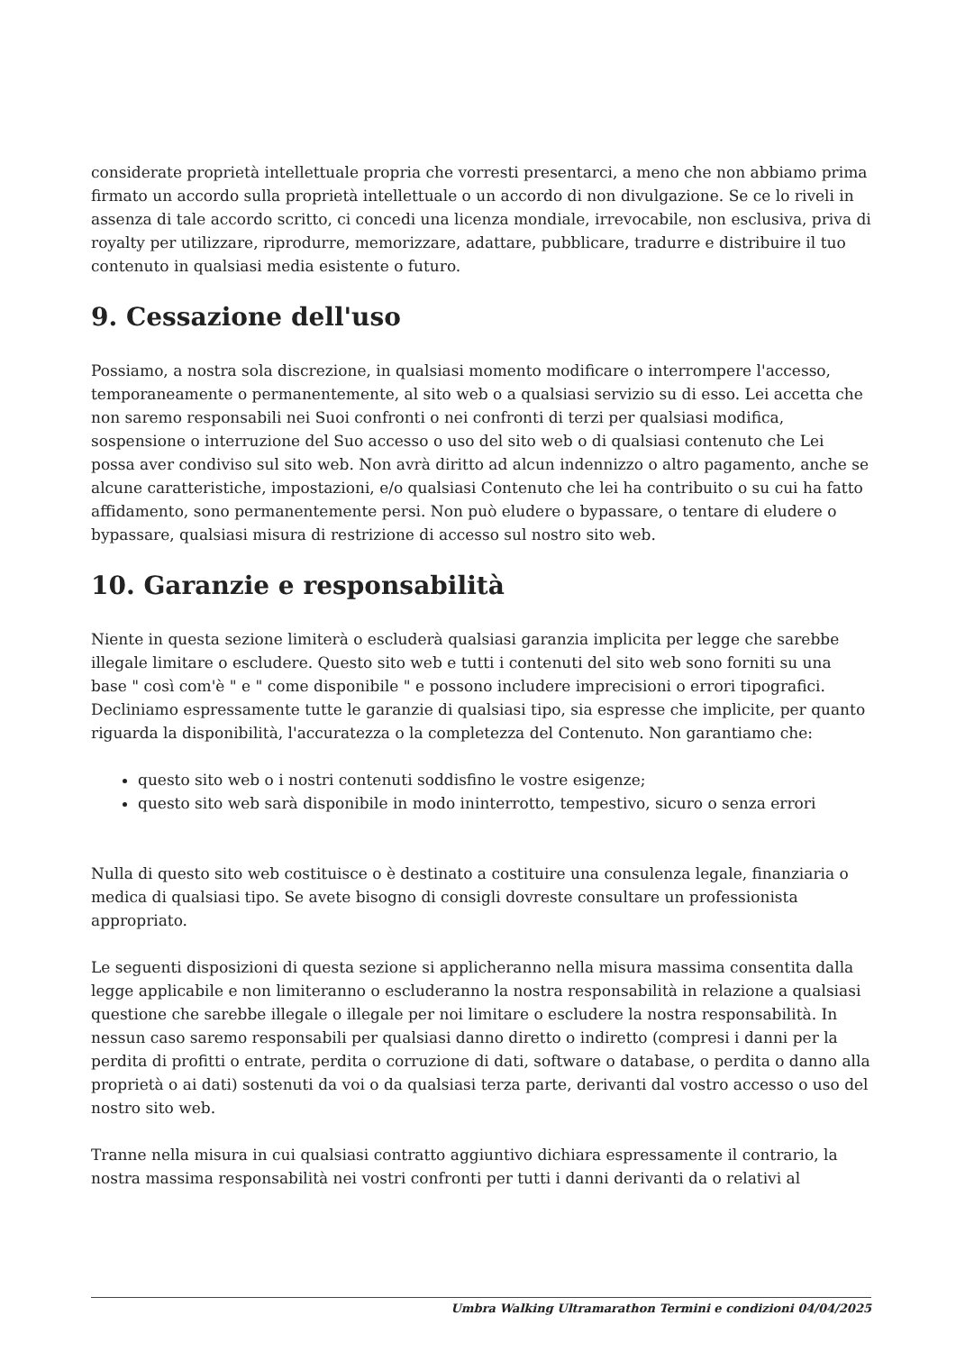considerate proprietà intellettuale propria che vorresti presentarci, a meno che non abbiamo prima firmato un accordo sulla proprietà intellettuale o un accordo di non divulgazione. Se ce lo riveli in assenza di tale accordo scritto, ci concedi una licenza mondiale, irrevocabile, non esclusiva, priva di royalty per utilizzare, riprodurre, memorizzare, adattare, pubblicare, tradurre e distribuire il tuo contenuto in qualsiasi media esistente o futuro.
9. Cessazione dell'uso
Possiamo, a nostra sola discrezione, in qualsiasi momento modificare o interrompere l'accesso, temporaneamente o permanentemente, al sito web o a qualsiasi servizio su di esso. Lei accetta che non saremo responsabili nei Suoi confronti o nei confronti di terzi per qualsiasi modifica, sospensione o interruzione del Suo accesso o uso del sito web o di qualsiasi contenuto che Lei possa aver condiviso sul sito web. Non avrà diritto ad alcun indennizzo o altro pagamento, anche se alcune caratteristiche, impostazioni, e/o qualsiasi Contenuto che lei ha contribuito o su cui ha fatto affidamento, sono permanentemente persi. Non può eludere o bypassare, o tentare di eludere o bypassare, qualsiasi misura di restrizione di accesso sul nostro sito web.
10. Garanzie e responsabilità
Niente in questa sezione limiterà o escluderà qualsiasi garanzia implicita per legge che sarebbe illegale limitare o escludere. Questo sito web e tutti i contenuti del sito web sono forniti su una base " così com'è " e " come disponibile " e possono includere imprecisioni o errori tipografici. Decliniamo espressamente tutte le garanzie di qualsiasi tipo, sia espresse che implicite, per quanto riguarda la disponibilità, l'accuratezza o la completezza del Contenuto. Non garantiamo che:
questo sito web o i nostri contenuti soddisfino le vostre esigenze;
questo sito web sarà disponibile in modo ininterrotto, tempestivo, sicuro o senza errori
Nulla di questo sito web costituisce o è destinato a costituire una consulenza legale, finanziaria o medica di qualsiasi tipo. Se avete bisogno di consigli dovreste consultare un professionista appropriato.
Le seguenti disposizioni di questa sezione si applicheranno nella misura massima consentita dalla legge applicabile e non limiteranno o escluderanno la nostra responsabilità in relazione a qualsiasi questione che sarebbe illegale o illegale per noi limitare o escludere la nostra responsabilità. In nessun caso saremo responsabili per qualsiasi danno diretto o indiretto (compresi i danni per la perdita di profitti o entrate, perdita o corruzione di dati, software o database, o perdita o danno alla proprietà o ai dati) sostenuti da voi o da qualsiasi terza parte, derivanti dal vostro accesso o uso del nostro sito web.
Tranne nella misura in cui qualsiasi contratto aggiuntivo dichiara espressamente il contrario, la nostra massima responsabilità nei vostri confronti per tutti i danni derivanti da o relativi al
Umbra Walking Ultramarathon Termini e condizioni 04/04/2025